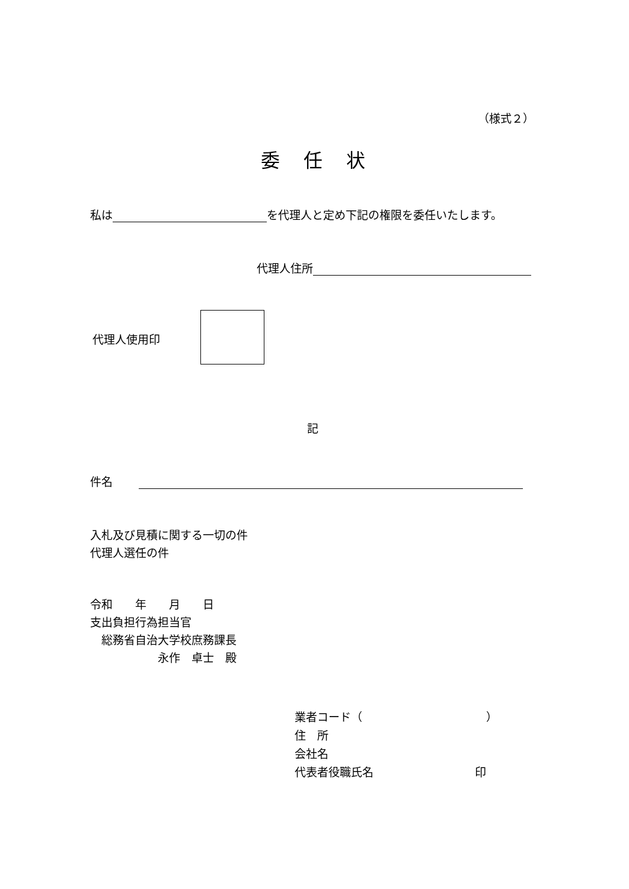（様式２）
委任状
私は を代理人と定め下記の権限を委任いたします。
代理人住所
代理人使用印
記
件名
入札及び見積に関する一切の件
代理人選任の件
令和　　年　　月　　日
支出負担行為担当官
　総務省自治大学校庶務課長
　　　　　　永作　卓士　殿
業者コード（　　　　　　　　　　　）
住　所
会社名
代表者役職氏名　　　　　　　　　印